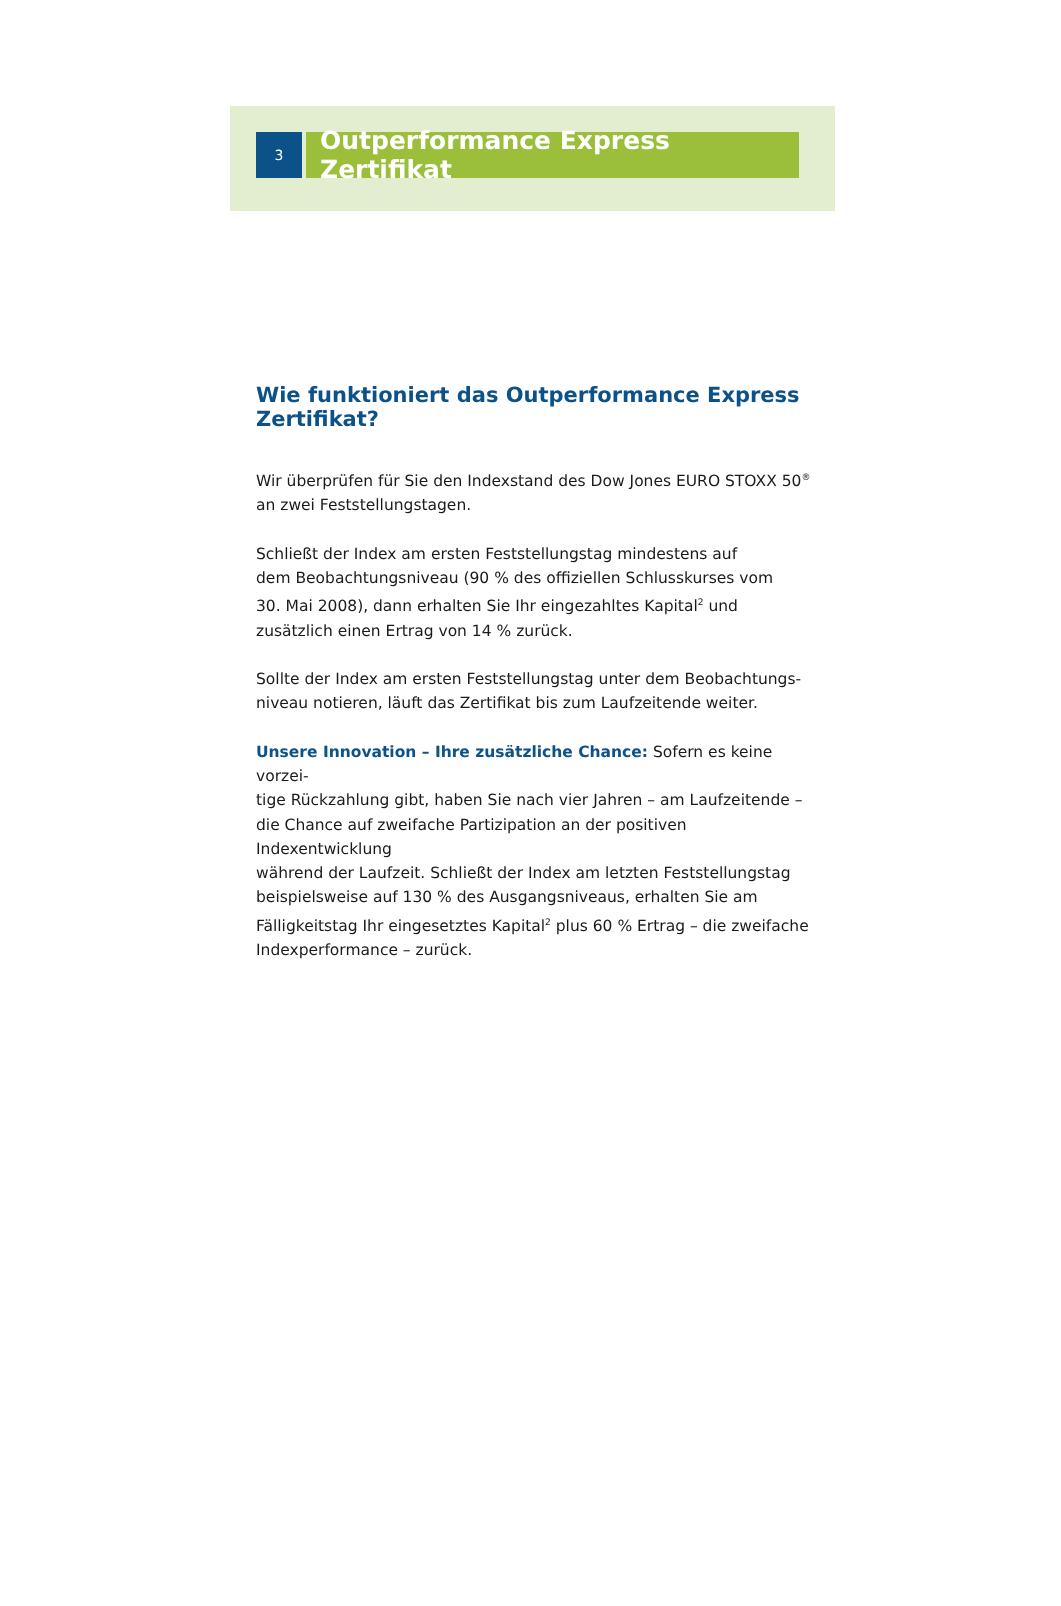3
Outperformance Express Zertifikat
Wie funktioniert das Outperformance Express Zertifikat?
Wir überprüfen für Sie den Indexstand des Dow Jones EURO STOXX 50<sup>®</sup>
an zwei Feststellungstagen.
Schließt der Index am ersten Feststellungstag mindestens auf
dem Beobachtungsniveau (90 % des offiziellen Schlusskurses vom
30. Mai 2008), dann erhalten Sie Ihr eingezahltes Kapital<sup>2</sup> und
zusätzlich einen Ertrag von 14 % zurück.
Sollte der Index am ersten Feststellungstag unter dem Beobachtungs-
niveau notieren, läuft das Zertifikat bis zum Laufzeitende weiter.
Unsere Innovation – Ihre zusätzliche Chance: Sofern es keine vorzei-
tige Rückzahlung gibt, haben Sie nach vier Jahren – am Laufzeitende –
die Chance auf zweifache Partizipation an der positiven Indexentwicklung
während der Laufzeit. Schließt der Index am letzten Feststellungstag
beispielsweise auf 130 % des Ausgangsniveaus, erhalten Sie am
Fälligkeitstag Ihr eingesetztes Kapital<sup>2</sup> plus 60 % Ertrag – die zweifache
Indexperformance – zurück.